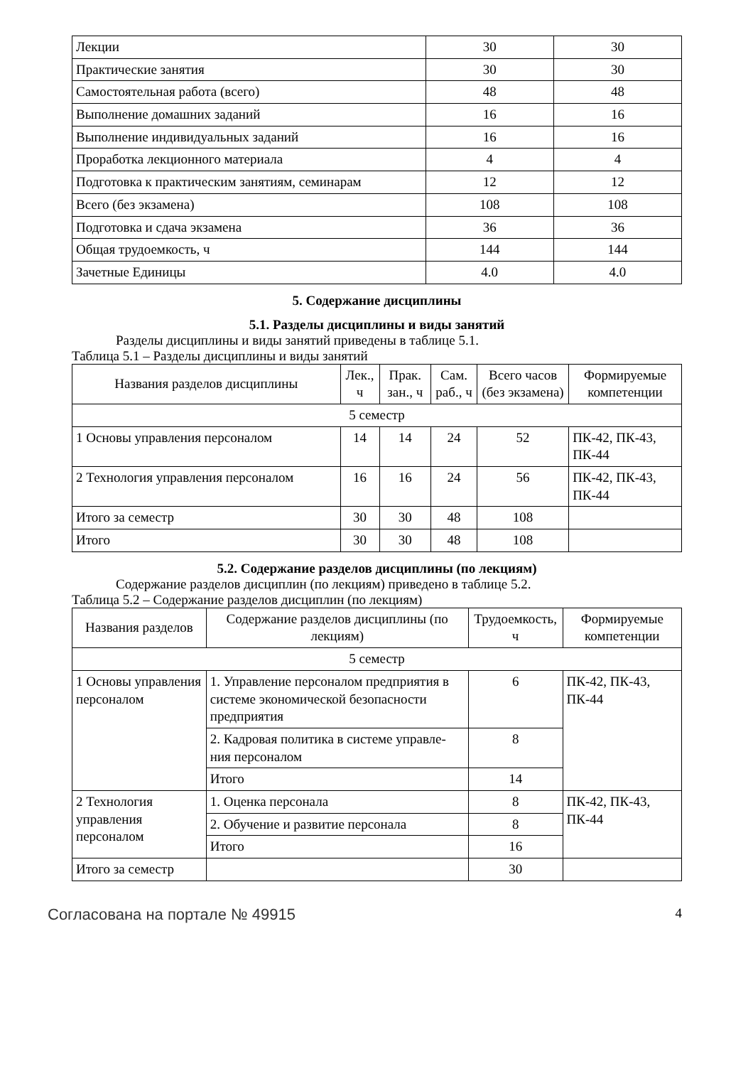| Лекции | 30 | 30 |
| Практические занятия | 30 | 30 |
| Самостоятельная работа (всего) | 48 | 48 |
| Выполнение домашних заданий | 16 | 16 |
| Выполнение индивидуальных заданий | 16 | 16 |
| Проработка лекционного материала | 4 | 4 |
| Подготовка к практическим занятиям, семинарам | 12 | 12 |
| Всего (без экзамена) | 108 | 108 |
| Подготовка и сдача экзамена | 36 | 36 |
| Общая трудоемкость, ч | 144 | 144 |
| Зачетные Единицы | 4.0 | 4.0 |
5. Содержание дисциплины
5.1. Разделы дисциплины и виды занятий
Разделы дисциплины и виды занятий приведены в таблице 5.1.
Таблица 5.1 – Разделы дисциплины и виды занятий
| Названия разделов дисциплины | Лек., ч | Прак. зан., ч | Сам. раб., ч | Всего часов (без экзамена) | Формируемые компетенции |
| --- | --- | --- | --- | --- | --- |
| 5 семестр | | | | | |
| 1 Основы управления персоналом | 14 | 14 | 24 | 52 | ПК-42, ПК-43, ПК-44 |
| 2 Технология управления персоналом | 16 | 16 | 24 | 56 | ПК-42, ПК-43, ПК-44 |
| Итого за семестр | 30 | 30 | 48 | 108 | |
| Итого | 30 | 30 | 48 | 108 | |
5.2. Содержание разделов дисциплины (по лекциям)
Содержание разделов дисциплин (по лекциям) приведено в таблице 5.2.
Таблица 5.2 – Содержание разделов дисциплин (по лекциям)
| Названия разделов | Содержание разделов дисциплины (по лекциям) | Трудоемкость, ч | Формируемые компетенции |
| --- | --- | --- | --- |
| 5 семестр | | | |
| 1 Основы управления персоналом | 1. Управление персоналом предприятия в системе экономической безопасности предприятия | 6 | ПК-42, ПК-43, ПК-44 |
| | 2. Кадровая политика в системе управле-ния персоналом | 8 | |
| | Итого | 14 | |
| 2 Технология управления персоналом | 1. Оценка персонала | 8 | ПК-42, ПК-43, ПК-44 |
| | 2. Обучение и развитие персонала | 8 | |
| | Итого | 16 | |
| Итого за семестр | | 30 | |
Согласована на портале № 49915 4